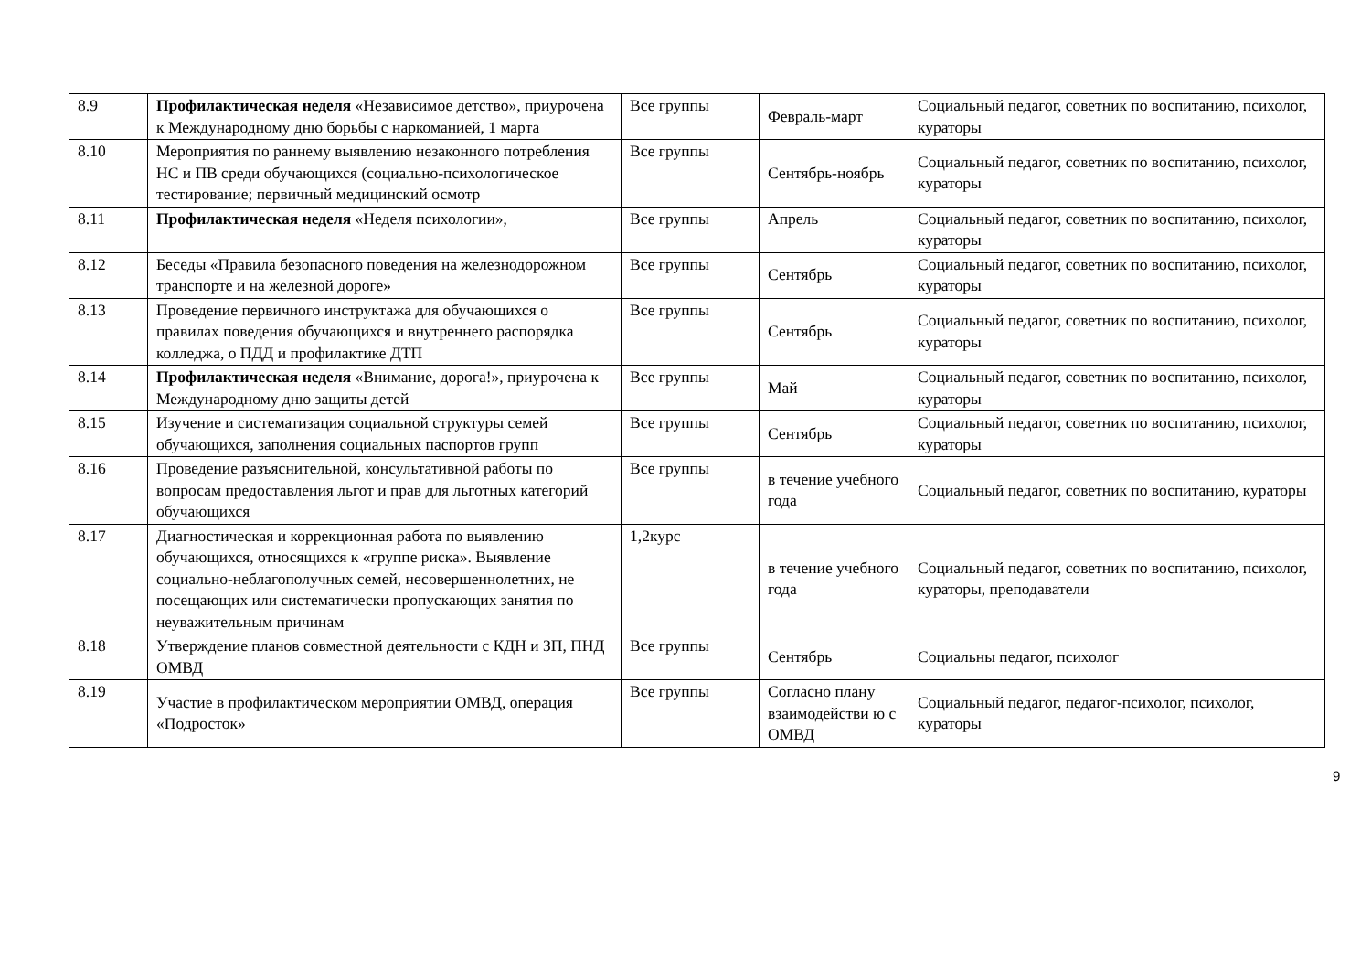| 8.9 | Профилактическая неделя «Независимое детство», приурочена к Международному дню борьбы с наркоманией, 1 марта | Все группы | Февраль-март | Социальный педагог, советник по воспитанию, психолог, кураторы |
| 8.10 | Мероприятия по раннему выявлению незаконного потребления НС и ПВ среди обучающихся (социально-психологическое тестирование; первичный медицинский осмотр | Все группы | Сентябрь-ноябрь | Социальный педагог, советник по воспитанию, психолог, кураторы |
| 8.11 | Профилактическая неделя «Неделя психологии», | Все группы | Апрель | Социальный педагог, советник по воспитанию, психолог, кураторы |
| 8.12 | Беседы «Правила безопасного поведения на железнодорожном транспорте и на железной дороге» | Все группы | Сентябрь | Социальный педагог, советник по воспитанию, психолог, кураторы |
| 8.13 | Проведение первичного инструктажа для обучающихся о правилах поведения обучающихся и внутреннего распорядка колледжа, о ПДД и профилактике ДТП | Все группы | Сентябрь | Социальный педагог, советник по воспитанию, психолог, кураторы |
| 8.14 | Профилактическая неделя «Внимание, дорога!», приурочена к Международному дню защиты детей | Все группы | Май | Социальный педагог, советник по воспитанию, психолог, кураторы |
| 8.15 | Изучение и систематизация социальной структуры семей обучающихся, заполнения социальных паспортов групп | Все группы | Сентябрь | Социальный педагог, советник по воспитанию, психолог, кураторы |
| 8.16 | Проведение разъяснительной, консультативной работы по вопросам предоставления льгот и прав для льготных категорий обучающихся | Все группы | в течение учебного года | Социальный педагог, советник по воспитанию, кураторы |
| 8.17 | Диагностическая и коррекционная работа по выявлению обучающихся, относящихся к «группе риска». Выявление социально-неблагополучных семей, несовершеннолетних, не посещающих или систематически пропускающих занятия по неуважительным причинам | 1,2курс | в течение учебного года | Социальный педагог, советник по воспитанию, психолог, кураторы, преподаватели |
| 8.18 | Утверждение планов совместной деятельности с КДН и ЗП, ПНД ОМВД | Все группы | Сентябрь | Социальны педагог, психолог |
| 8.19 | Участие в профилактическом мероприятии ОМВД, операция «Подросток» | Все группы | Согласно плану взаимодействи ю с ОМВД | Социальный педагог, педагог-психолог, психолог, кураторы |
9